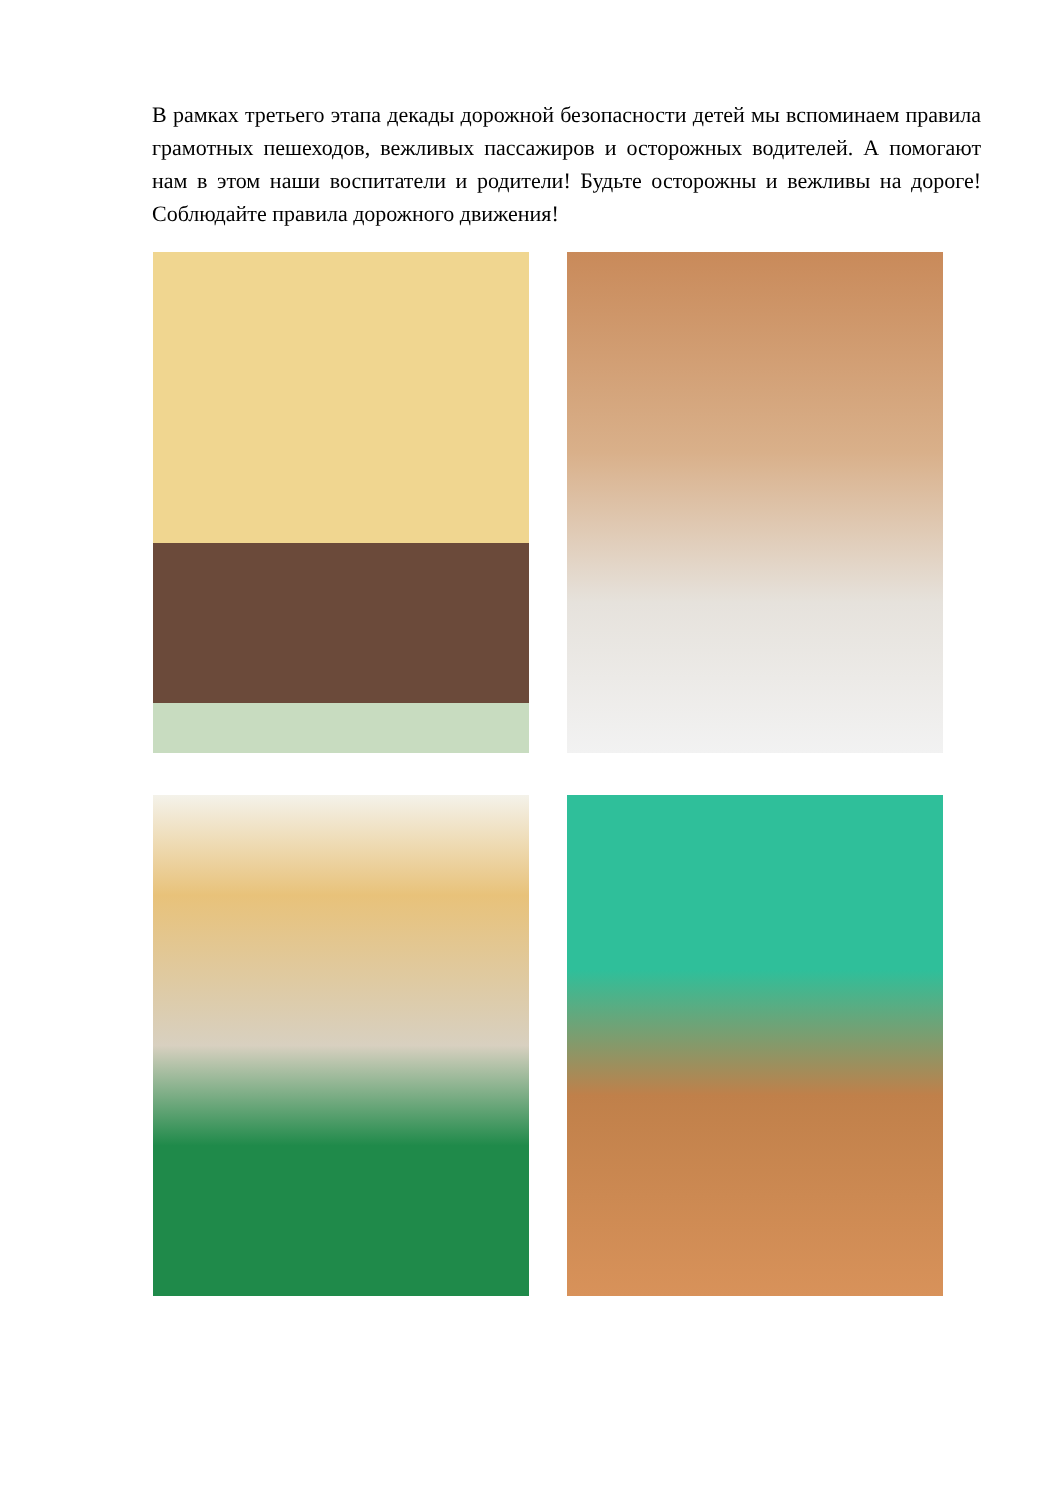В рамках третьего этапа декады дорожной безопасности детей мы вспоминаем правила грамотных пешеходов, вежливых пассажиров и осторожных водителей. А помогают нам в этом наши воспитатели и родители! Будьте осторожны и вежливы на дороге! Соблюдайте правила дорожного движения!